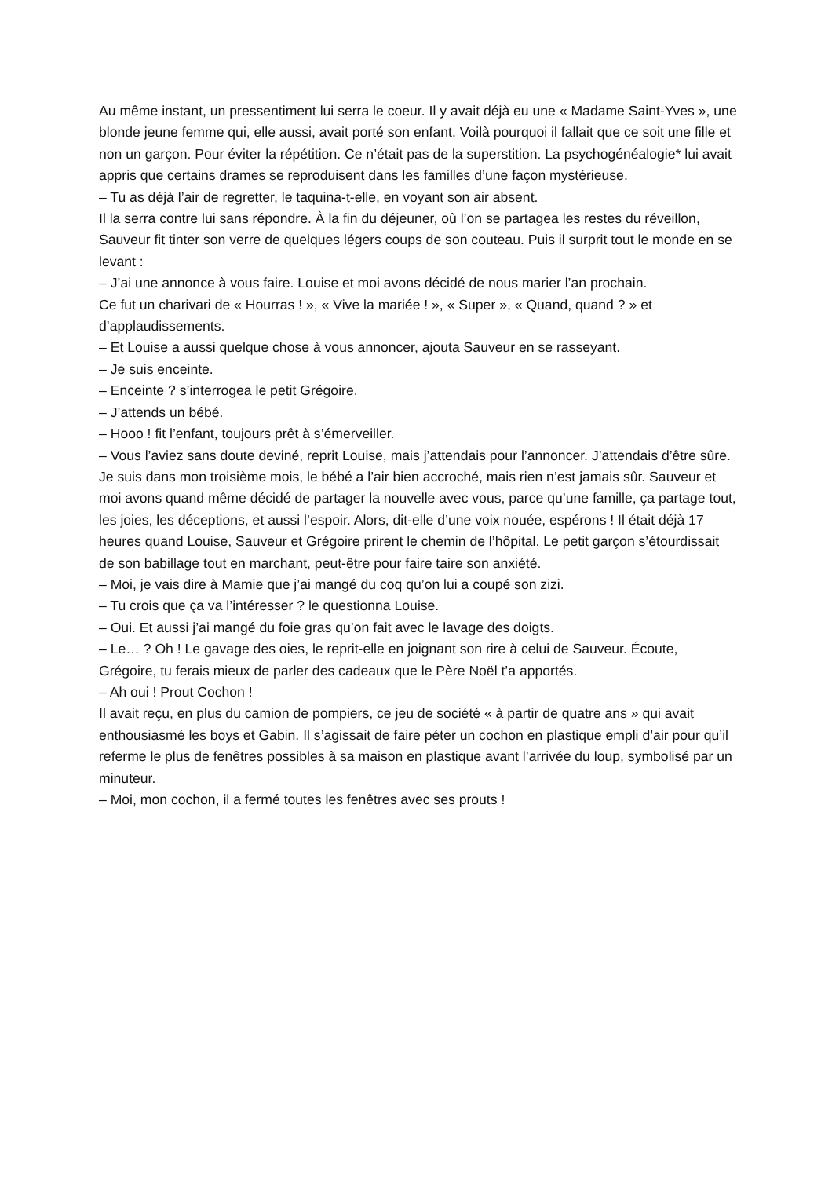Au même instant, un pressentiment lui serra le coeur. Il y avait déjà eu une « Madame Saint-Yves », une blonde jeune femme qui, elle aussi, avait porté son enfant. Voilà pourquoi il fallait que ce soit une fille et non un garçon. Pour éviter la répétition. Ce n’était pas de la superstition. La psychogénéalogie* lui avait appris que certains drames se reproduisent dans les familles d’une façon mystérieuse.
– Tu as déjà l’air de regretter, le taquina-t-elle, en voyant son air absent.
Il la serra contre lui sans répondre. À la fin du déjeuner, où l’on se partagea les restes du réveillon, Sauveur fit tinter son verre de quelques légers coups de son couteau. Puis il surprit tout le monde en se levant :
– J’ai une annonce à vous faire. Louise et moi avons décidé de nous marier l’an prochain.
Ce fut un charivari de « Hourras ! », « Vive la mariée ! », « Super », « Quand, quand ? » et d’applaudissements.
– Et Louise a aussi quelque chose à vous annoncer, ajouta Sauveur en se rasseyant.
– Je suis enceinte.
– Enceinte ? s’interrogea le petit Grégoire.
– J’attends un bébé.
– Hooo ! fit l’enfant, toujours prêt à s’émerveiller.
– Vous l’aviez sans doute deviné, reprit Louise, mais j’attendais pour l’annoncer. J’attendais d’être sûre. Je suis dans mon troisième mois, le bébé a l’air bien accroché, mais rien n’est jamais sûr. Sauveur et moi avons quand même décidé de partager la nouvelle avec vous, parce qu’une famille, ça partage tout, les joies, les déceptions, et aussi l’espoir. Alors, dit-elle d’une voix nouée, espérons ! Il était déjà 17 heures quand Louise, Sauveur et Grégoire prirent le chemin de l’hôpital. Le petit garçon s’étourdissait de son babillage tout en marchant, peut-être pour faire taire son anxiété.
– Moi, je vais dire à Mamie que j’ai mangé du coq qu’on lui a coupé son zizi.
– Tu crois que ça va l’intéresser ? le questionna Louise.
– Oui. Et aussi j’ai mangé du foie gras qu’on fait avec le lavage des doigts.
– Le… ? Oh ! Le gavage des oies, le reprit-elle en joignant son rire à celui de Sauveur. Écoute, Grégoire, tu ferais mieux de parler des cadeaux que le Père Noël t’a apportés.
– Ah oui ! Prout Cochon !
Il avait reçu, en plus du camion de pompiers, ce jeu de société « à partir de quatre ans » qui avait enthousiasmé les boys et Gabin. Il s’agissait de faire péter un cochon en plastique empli d’air pour qu’il referme le plus de fenêtres possibles à sa maison en plastique avant l’arrivée du loup, symbolisé par un minuteur.
– Moi, mon cochon, il a fermé toutes les fenêtres avec ses prouts !